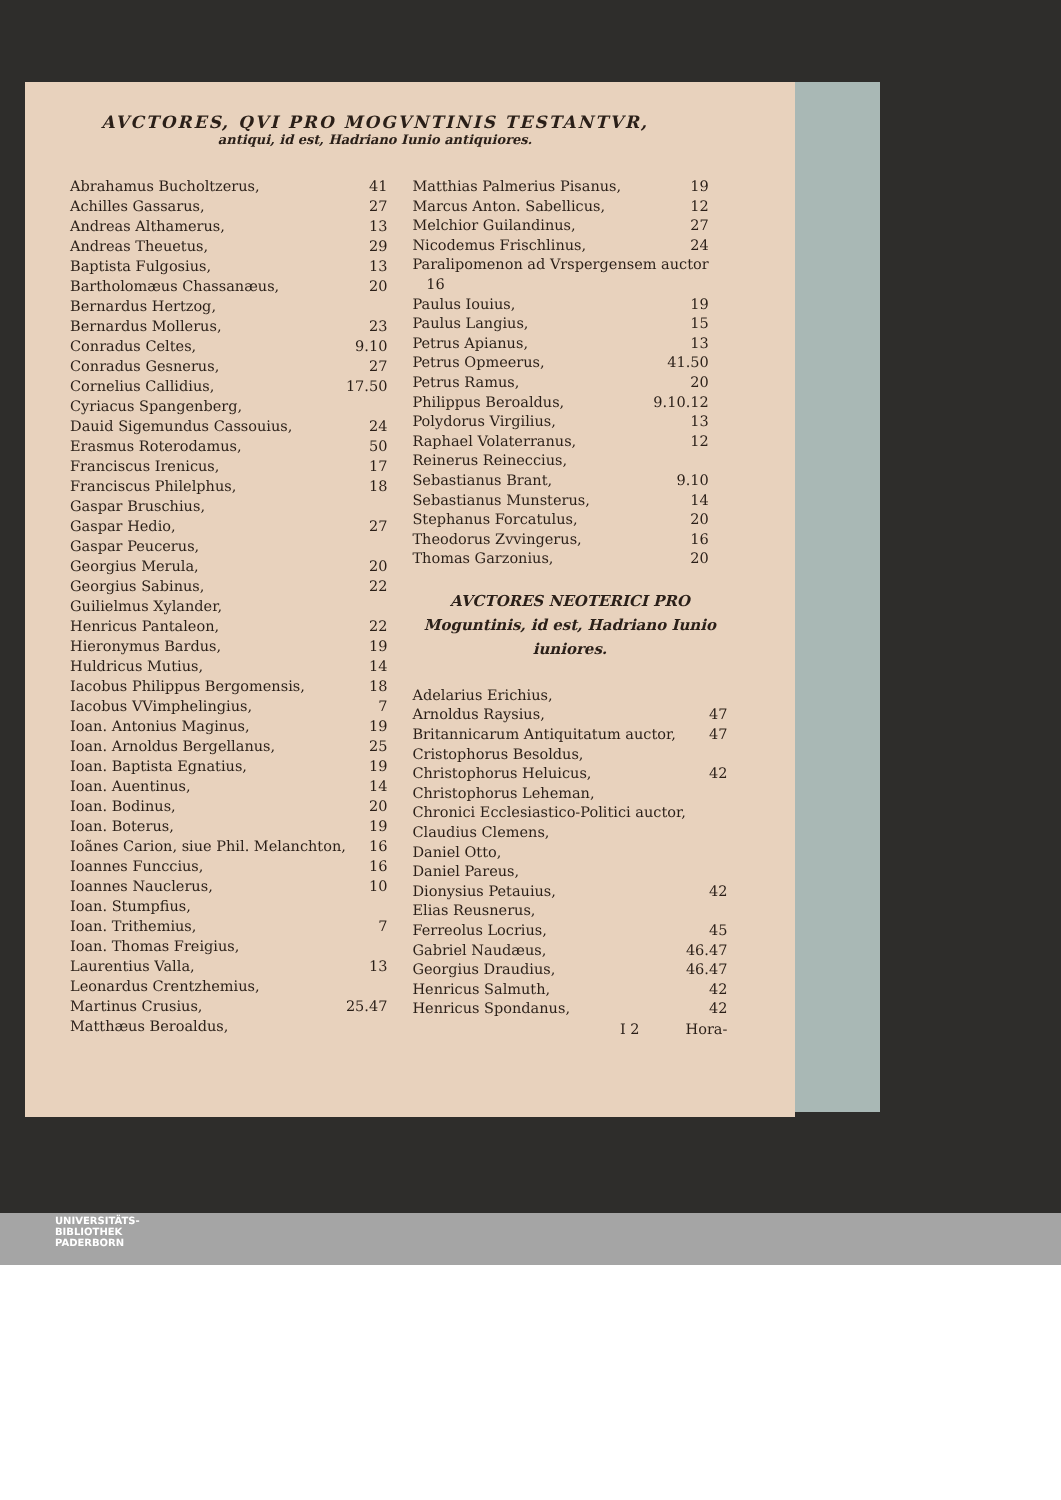AVCTORES, QVI PRO MOGVNTINIS TESTANTVR,
antiqui, id est, Hadriano Iunio antiquiores.
| Abrahamus Bucholtzerus, | 41 |
| Achilles Gassarus, | 27 |
| Andreas Althamerus, | 13 |
| Andreas Theuetus, | 29 |
| Baptista Fulgosius, | 13 |
| Bartholomæus Chassanæus, | 20 |
| Bernardus Hertzog, | |
| Bernardus Mollerus, | 23 |
| Conradus Celtes, | 9.10 |
| Conradus Gesnerus, | 27 |
| Cornelius Callidius, | 17.50 |
| Cyriacus Spangenberg, | |
| Dauid Sigemundus Cassouius, | 24 |
| Erasmus Roterodamus, | 50 |
| Franciscus Irenicus, | 17 |
| Franciscus Philelphus, | 18 |
| Gaspar Bruschius, | |
| Gaspar Hedio, | 27 |
| Gaspar Peucerus, | |
| Georgius Merula, | 20 |
| Georgius Sabinus, | 22 |
| Guilielmus Xylander, | |
| Henricus Pantaleon, | 22 |
| Hieronymus Bardus, | 19 |
| Huldricus Mutius, | 14 |
| Iacobus Philippus Bergomensis, | 18 |
| Iacobus VVimphelingius, | 7 |
| Ioan. Antonius Maginus, | 19 |
| Ioan. Arnoldus Bergellanus, | 25 |
| Ioan. Baptista Egnatius, | 19 |
| Ioan. Auentinus, | 14 |
| Ioan. Bodinus, | 20 |
| Ioan. Boterus, | 19 |
| Ioãnes Carion, siue Phil. Melanchton, | 16 |
| Ioannes Funccius, | 16 |
| Ioannes Nauclerus, | 10 |
| Ioan. Stumpfius, | |
| Ioan. Trithemius, | 7 |
| Ioan. Thomas Freigius, | |
| Laurentius Valla, | 13 |
| Leonardus Crentzhemius, | |
| Martinus Crusius, | 25.47 |
| Matthæus Beroaldus, | |
| Matthias Palmerius Pisanus, | 19 |
| Marcus Anton. Sabellicus, | 12 |
| Melchior Guilandinus, | 27 |
| Nicodemus Frischlinus, | 24 |
| Paralipomenon ad Vrspergensem auctor 16 | |
| Paulus Iouius, | 19 |
| Paulus Langius, | 15 |
| Petrus Apianus, | 13 |
| Petrus Opmeerus, | 41.50 |
| Petrus Ramus, | 20 |
| Philippus Beroaldus, | 9.10.12 |
| Polydorus Virgilius, | 13 |
| Raphael Volaterranus, | 12 |
| Reinerus Reineccius, | |
| Sebastianus Brant, | 9.10 |
| Sebastianus Munsterus, | 14 |
| Stephanus Forcatulus, | 20 |
| Theodorus Zvvingerus, | 16 |
| Thomas Garzonius, | 20 |
AVCTORES NEOTERICI PRO
Moguntinis, id est, Hadriano Iunio
iuniores.
| Adelarius Erichius, | |
| Arnoldus Raysius, | 47 |
| Britannicarum Antiquitatum auctor, | 47 |
| Cristophorus Besoldus, | |
| Christophorus Heluicus, | 42 |
| Christophorus Leheman, | |
| Chronici Ecclesiastico-Politici auctor, | |
| Claudius Clemens, | |
| Daniel Otto, | |
| Daniel Pareus, | |
| Dionysius Petauius, | 42 |
| Elias Reusnerus, | |
| Ferreolus Locrius, | 45 |
| Gabriel Naudæus, | 46.47 |
| Georgius Draudius, | 46.47 |
| Henricus Salmuth, | 42 |
| Henricus Spondanus, | 42 |
I 2 Hora-
UNIVERSITÄTS-
BIBLIOTHEK
PADERBORN